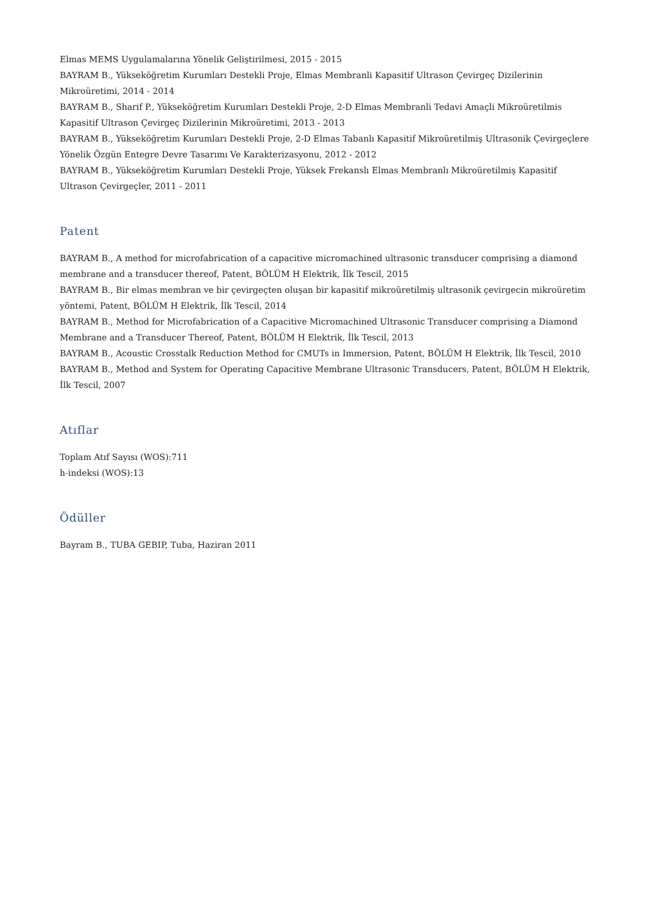Elmas MEMS Uygulamalarına Yönelik Geliştirilmesi, 2015 - 2015
BAYRAM B., Yükseköğretim Kurumları Destekli Proje, Elmas Membranli Kapasitif Ultrason Çevirgeç Dizilerinin Mikroüretimi, 2014 - 2014
BAYRAM B., Sharif P., Yükseköğretim Kurumları Destekli Proje, 2-D Elmas Membranli Tedavi Amaçli Mikroüretilmis Kapasitif Ultrason Çevirgeç Dizilerinin Mikroüretimi, 2013 - 2013
BAYRAM B., Yükseköğretim Kurumları Destekli Proje, 2-D Elmas Tabanlı Kapasitif Mikroüretilmiş Ultrasonik Çevirgeçlere Yönelik Özgün Entegre Devre Tasarımı Ve Karakterizasyonu, 2012 - 2012
BAYRAM B., Yükseköğretim Kurumları Destekli Proje, Yüksek Frekanslı Elmas Membranlı Mikroüretilmiş Kapasitif Ultrason Çevirgeçler, 2011 - 2011
Patent
BAYRAM B., A method for microfabrication of a capacitive micromachined ultrasonic transducer comprising a diamond membrane and a transducer thereof, Patent, BÖLÜM H Elektrik, İlk Tescil, 2015
BAYRAM B., Bir elmas membran ve bir çevirgeçten oluşan bir kapasitif mikroüretilmiş ultrasonik çevirgecin mikroüretim yöntemi, Patent, BÖLÜM H Elektrik, İlk Tescil, 2014
BAYRAM B., Method for Microfabrication of a Capacitive Micromachined Ultrasonic Transducer comprising a Diamond Membrane and a Transducer Thereof, Patent, BÖLÜM H Elektrik, İlk Tescil, 2013
BAYRAM B., Acoustic Crosstalk Reduction Method for CMUTs in Immersion, Patent, BÖLÜM H Elektrik, İlk Tescil, 2010
BAYRAM B., Method and System for Operating Capacitive Membrane Ultrasonic Transducers, Patent, BÖLÜM H Elektrik, İlk Tescil, 2007
Atıflar
Toplam Atıf Sayısı (WOS):711
h-indeksi (WOS):13
Ödüller
Bayram B., TUBA GEBIP, Tuba, Haziran 2011